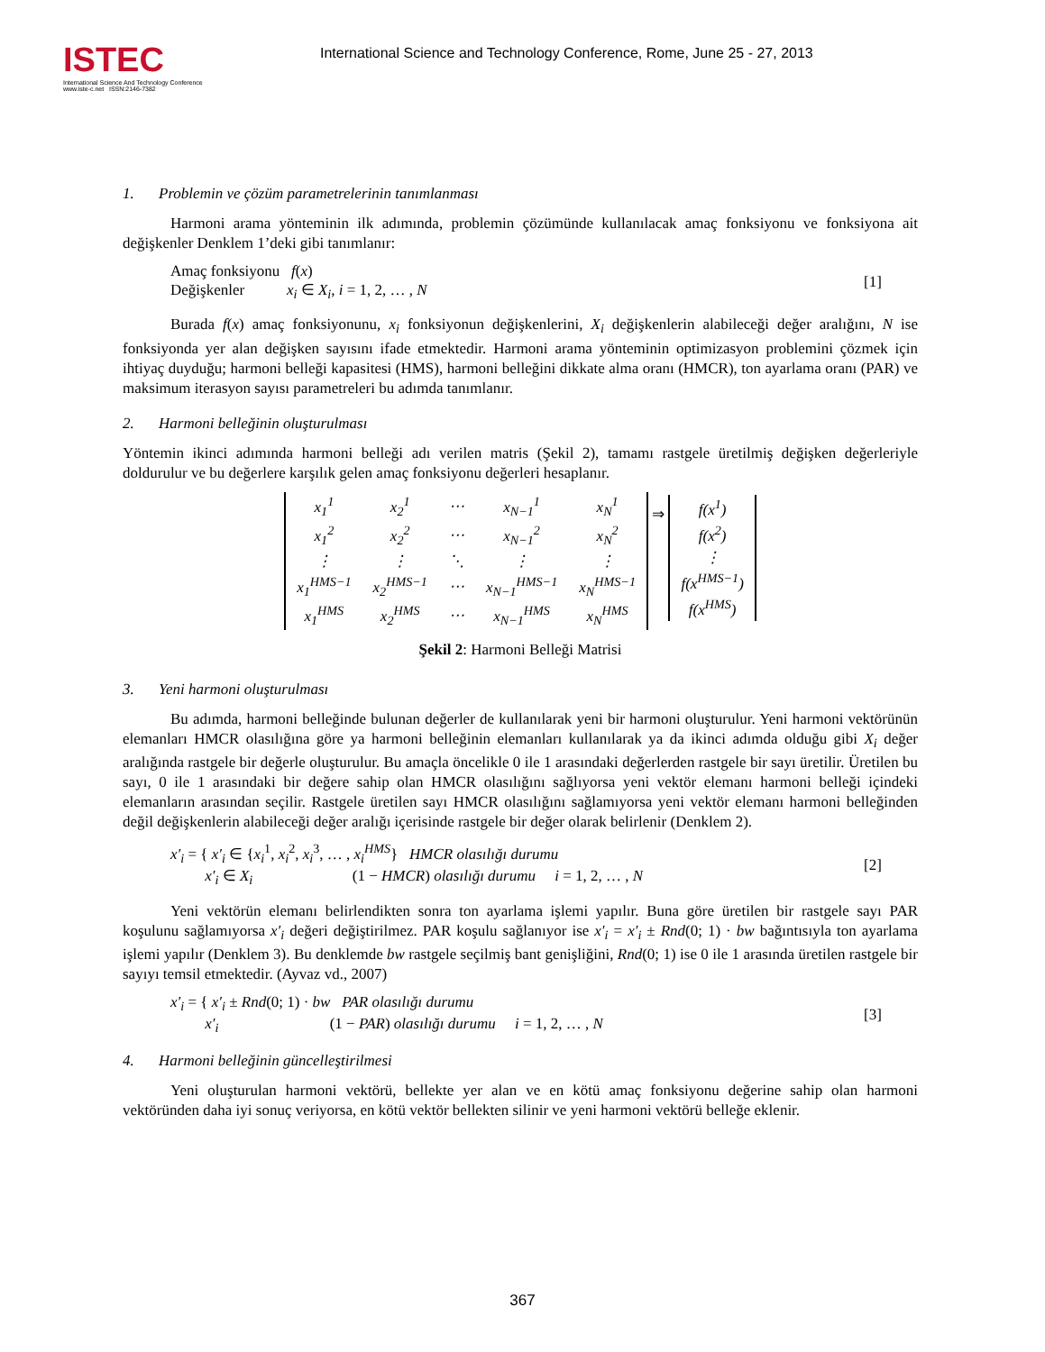ISTEC
International Science And Technology Conference
www.iste-c.net ISSN:2146-7382
International Science and Technology Conference, Rome, June 25 - 27, 2013
1. Problemin ve çözüm parametrelerinin tanımlanması
Harmoni arama yönteminin ilk adımında, problemin çözümünde kullanılacak amaç fonksiyonu ve fonksiyona ait değişkenler Denklem 1’deki gibi tanımlanır:
Amaç fonksiyonu f(x)
Değişkenler x<sub>i</sub> ∈ X<sub>i</sub>, i = 1, 2, … , N
[1]
Burada f(x) amaç fonksiyonunu, x<sub>i</sub> fonksiyonun değişkenlerini, X<sub>i</sub> değişkenlerin alabileceği değer aralığını, N ise fonksiyonda yer alan değişken sayısını ifade etmektedir. Harmoni arama yönteminin optimizasyon problemini çözmek için ihtiyaç duyduğu; harmoni belleği kapasitesi (HMS), harmoni belleğini dikkate alma oranı (HMCR), ton ayarlama oranı (PAR) ve maksimum iterasyon sayısı parametreleri bu adımda tanımlanır.
2. Harmoni belleğinin oluşturulması
Yöntemin ikinci adımında harmoni belleği adı verilen matris (Şekil 2), tamamı rastgele üretilmiş değişken değerleriyle doldurulur ve bu değerlere karşılık gelen amaç fonksiyonu değerleri hesaplanır.
| x<sub>1</sub><sup>1</sup> | x<sub>2</sub><sup>1</sup> | ⋯ | x<sub>N−1</sub><sup>1</sup> | x<sub>N</sub><sup>1</sup> |
| x<sub>1</sub><sup>2</sup> | x<sub>2</sub><sup>2</sup> | ⋯ | x<sub>N−1</sub><sup>2</sup> | x<sub>N</sub><sup>2</sup> |
| ⋮ | ⋮ | ⋱ | ⋮ | ⋮ |
| x<sub>1</sub><sup>HMS−1</sup> | x<sub>2</sub><sup>HMS−1</sup> | ⋯ | x<sub>N−1</sub><sup>HMS−1</sup> | x<sub>N</sub><sup>HMS−1</sup> |
| x<sub>1</sub><sup>HMS</sup> | x<sub>2</sub><sup>HMS</sup> | ⋯ | x<sub>N−1</sub><sup>HMS</sup> | x<sub>N</sub><sup>HMS</sup> |
⇒
| f(x<sup>1</sup>) |
| f(x<sup>2</sup>) |
| ⋮ |
| f(x<sup>HMS−1</sup>) |
| f(x<sup>HMS</sup>) |
Şekil 2: Harmoni Belleği Matrisi
3. Yeni harmoni oluşturulması
Bu adımda, harmoni belleğinde bulunan değerler de kullanılarak yeni bir harmoni oluşturulur. Yeni harmoni vektörünün elemanları HMCR olasılığına göre ya harmoni belleğinin elemanları kullanılarak ya da ikinci adımda olduğu gibi X<sub>i</sub> değer aralığında rastgele bir değerle oluşturulur. Bu amaçla öncelikle 0 ile 1 arasındaki değerlerden rastgele bir sayı üretilir. Üretilen bu sayı, 0 ile 1 arasındaki bir değere sahip olan HMCR olasılığını sağlıyorsa yeni vektör elemanı harmoni belleği içindeki elemanların arasından seçilir. Rastgele üretilen sayı HMCR olasılığını sağlamıyorsa yeni vektör elemanı harmoni belleğinden değil değişkenlerin alabileceği değer aralığı içerisinde rastgele bir değer olarak belirlenir (Denklem 2).
x′<sub>i</sub> = { x′<sub>i</sub> ∈ {x<sub>i</sub><sup>1</sup>, x<sub>i</sub><sup>2</sup>, x<sub>i</sub><sup>3</sup>, … , x<sub>i</sub><sup>HMS</sup>} HMCR olasılığı durumu
x′<sub>i</sub> ∈ X<sub>i</sub> (1 − HMCR) olasılığı durumu i = 1, 2, … , N
[2]
Yeni vektörün elemanı belirlendikten sonra ton ayarlama işlemi yapılır. Buna göre üretilen bir rastgele sayı PAR koşulunu sağlamıyorsa x′<sub>i</sub> değeri değiştirilmez. PAR koşulu sağlanıyor ise x′<sub>i</sub> = x′<sub>i</sub> ± Rnd(0; 1) · bw bağıntısıyla ton ayarlama işlemi yapılır (Denklem 3). Bu denklemde bw rastgele seçilmiş bant genişliğini, Rnd(0; 1) ise 0 ile 1 arasında üretilen rastgele bir sayıyı temsil etmektedir. (Ayvaz vd., 2007)
x′<sub>i</sub> = { x′<sub>i</sub> ± Rnd(0; 1) · bw PAR olasılığı durumu
x′<sub>i</sub> (1 − PAR) olasılığı durumu i = 1, 2, … , N
[3]
4. Harmoni belleğinin güncelleştirilmesi
Yeni oluşturulan harmoni vektörü, bellekte yer alan ve en kötü amaç fonksiyonu değerine sahip olan harmoni vektöründen daha iyi sonuç veriyorsa, en kötü vektör bellekten silinir ve yeni harmoni vektörü belleğe eklenir.
367